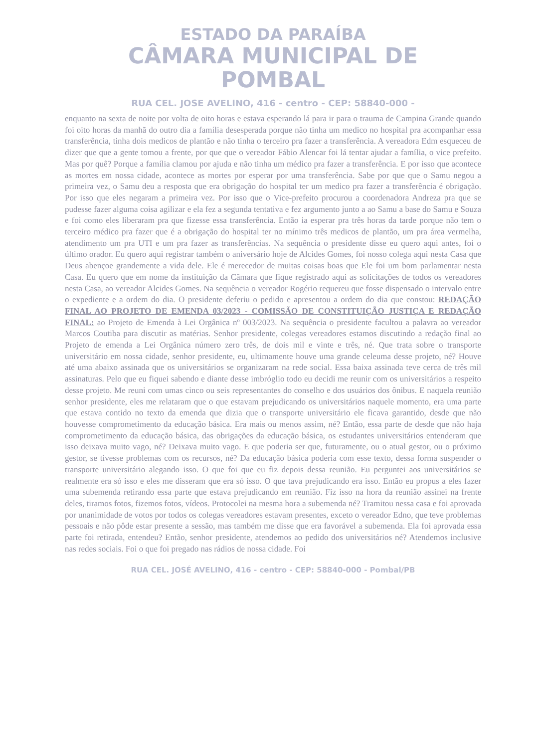ESTADO DA PARAÍBA
CÂMARA MUNICIPAL DE
POMBAL
RUA CEL. JOSE AVELINO, 416 - centro - CEP: 58840-000 -
enquanto na sexta de noite por volta de oito horas e estava esperando lá para ir para o trauma de Campina Grande quando foi oito horas da manhã do outro dia a família desesperada porque não tinha um medico no hospital pra acompanhar essa transferência, tinha dois medicos de plantão e não tinha o terceiro pra fazer a transferência. A vereadora Edm esqueceu de dizer que que a gente tomou a frente, por que que o vereador Fábio Alencar foi lá tentar ajudar a família, o vice prefeito. Mas por quê? Porque a família clamou por ajuda e não tinha um médico pra fazer a transferência. E por isso que acontece as mortes em nossa cidade, acontece as mortes por esperar por uma transferência. Sabe por que que o Samu negou a primeira vez, o Samu deu a resposta que era obrigação do hospital ter um medico pra fazer a transferência é obrigação. Por isso que eles negaram a primeira vez. Por isso que o Vice-prefeito procurou a coordenadora Andreza pra que se pudesse fazer alguma coisa agilizar e ela fez a segunda tentativa e fez argumento junto a ao Samu a base do Samu e Souza e foi como eles liberaram pra que fizesse essa transferência. Então ia esperar pra três horas da tarde porque não tem o terceiro médico pra fazer que é a obrigação do hospital ter no mínimo três medicos de plantão, um pra área vermelha, atendimento um pra UTI e um pra fazer as transferências. Na sequência o presidente disse eu quero aqui antes, foi o último orador. Eu quero aqui registrar também o aniversário hoje de Alcides Gomes, foi nosso colega aqui nesta Casa que Deus abençoe grandemente a vida dele. Ele é merecedor de muitas coisas boas que Ele foi um bom parlamentar nesta Casa. Eu quero que em nome da instituição da Câmara que fique registrado aqui as solicitações de todos os vereadores nesta Casa, ao vereador Alcides Gomes. Na sequência o vereador Rogério requereu que fosse dispensado o intervalo entre o expediente e a ordem do dia. O presidente deferiu o pedido e apresentou a ordem do dia que constou: REDAÇÃO FINAL AO PROJETO DE EMENDA 03/2023 - COMISSÃO DE CONSTITUIÇÃO JUSTIÇA E REDAÇÃO FINAL: ao Projeto de Emenda à Lei Orgânica nº 003/2023. Na sequência o presidente facultou a palavra ao vereador Marcos Coutiba para discutir as matérias. Senhor presidente, colegas vereadores estamos discutindo a redação final ao Projeto de emenda a Lei Orgânica número zero três, de dois mil e vinte e três, né. Que trata sobre o transporte universitário em nossa cidade, senhor presidente, eu, ultimamente houve uma grande celeuma desse projeto, né? Houve até uma abaixo assinada que os universitários se organizaram na rede social. Essa baixa assinada teve cerca de três mil assinaturas. Pelo que eu fiquei sabendo e diante desse imbróglio todo eu decidi me reunir com os universitários a respeito desse projeto. Me reuni com umas cinco ou seis representantes do conselho e dos usuários dos ônibus. E naquela reunião senhor presidente, eles me relataram que o que estavam prejudicando os universitários naquele momento, era uma parte que estava contido no texto da emenda que dizia que o transporte universitário ele ficava garantido, desde que não houvesse comprometimento da educação básica. Era mais ou menos assim, né? Então, essa parte de desde que não haja comprometimento da educação básica, das obrigações da educação básica, os estudantes universitários entenderam que isso deixava muito vago, né? Deixava muito vago. E que poderia ser que, futuramente, ou o atual gestor, ou o próximo gestor, se tivesse problemas com os recursos, né? Da educação básica poderia com esse texto, dessa forma suspender o transporte universitário alegando isso. O que foi que eu fiz depois dessa reunião. Eu perguntei aos universitários se realmente era só isso e eles me disseram que era só isso. O que tava prejudicando era isso. Então eu propus a eles fazer uma subemenda retirando essa parte que estava prejudicando em reunião. Fiz isso na hora da reunião assinei na frente deles, tiramos fotos, fizemos fotos, vídeos. Protocolei na mesma hora a subemenda né? Tramitou nessa casa e foi aprovada por unanimidade de votos por todos os colegas vereadores estavam presentes, exceto o vereador Edno, que teve problemas pessoais e não pôde estar presente a sessão, mas também me disse que era favorável a subemenda. Ela foi aprovada essa parte foi retirada, entendeu? Então, senhor presidente, atendemos ao pedido dos universitários né? Atendemos inclusive nas redes sociais. Foi o que foi pregado nas rádios de nossa cidade. Foi
RUA CEL. JOSÉ AVELINO, 416 - centro - CEP: 58840-000 - Pombal/PB